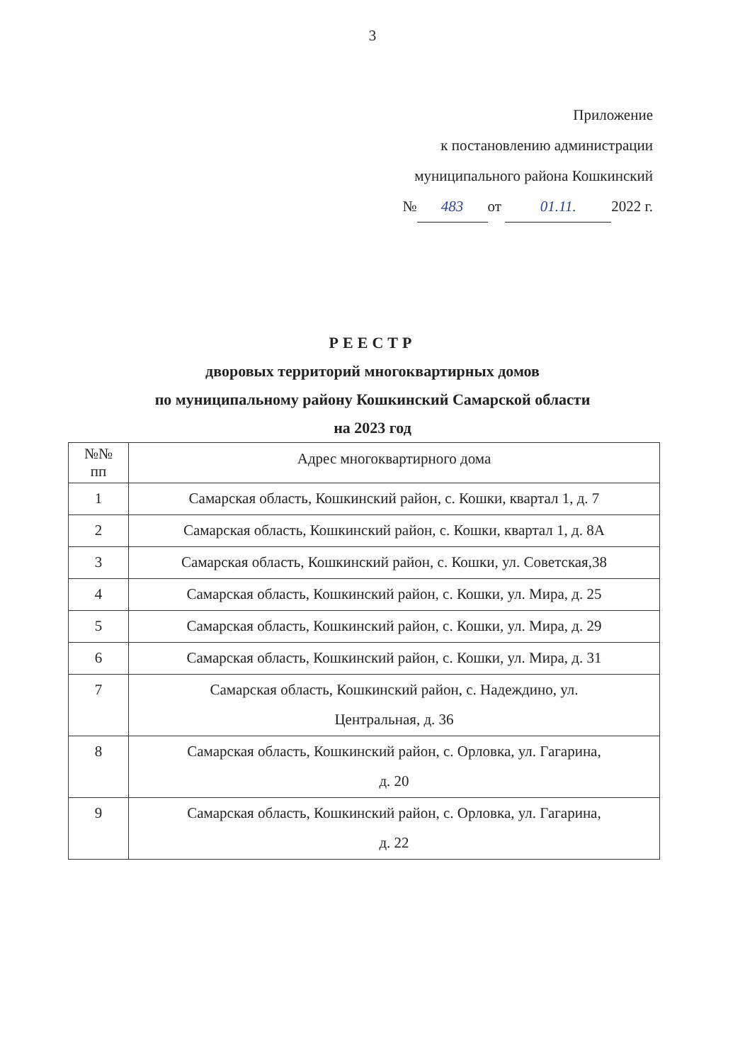3
Приложение
к постановлению администрации
муниципального района Кошкинский
№ 483 от 01.11. 2022 г.
РЕЕСТР
дворовых территорий многоквартирных домов
по муниципальному району Кошкинский Самарской области
на 2023 год
| №№ пп | Адрес многоквартирного дома |
| --- | --- |
| 1 | Самарская область, Кошкинский район, с. Кошки, квартал 1, д. 7 |
| 2 | Самарская область, Кошкинский район, с. Кошки, квартал 1, д. 8А |
| 3 | Самарская область, Кошкинский район, с. Кошки, ул. Советская,38 |
| 4 | Самарская область, Кошкинский район, с. Кошки, ул. Мира, д. 25 |
| 5 | Самарская область, Кошкинский район, с. Кошки, ул. Мира, д. 29 |
| 6 | Самарская область, Кошкинский район, с. Кошки, ул. Мира, д. 31 |
| 7 | Самарская область, Кошкинский район, с. Надеждино, ул. Центральная, д. 36 |
| 8 | Самарская область, Кошкинский район, с. Орловка, ул. Гагарина, д. 20 |
| 9 | Самарская область, Кошкинский район, с. Орловка, ул. Гагарина, д. 22 |